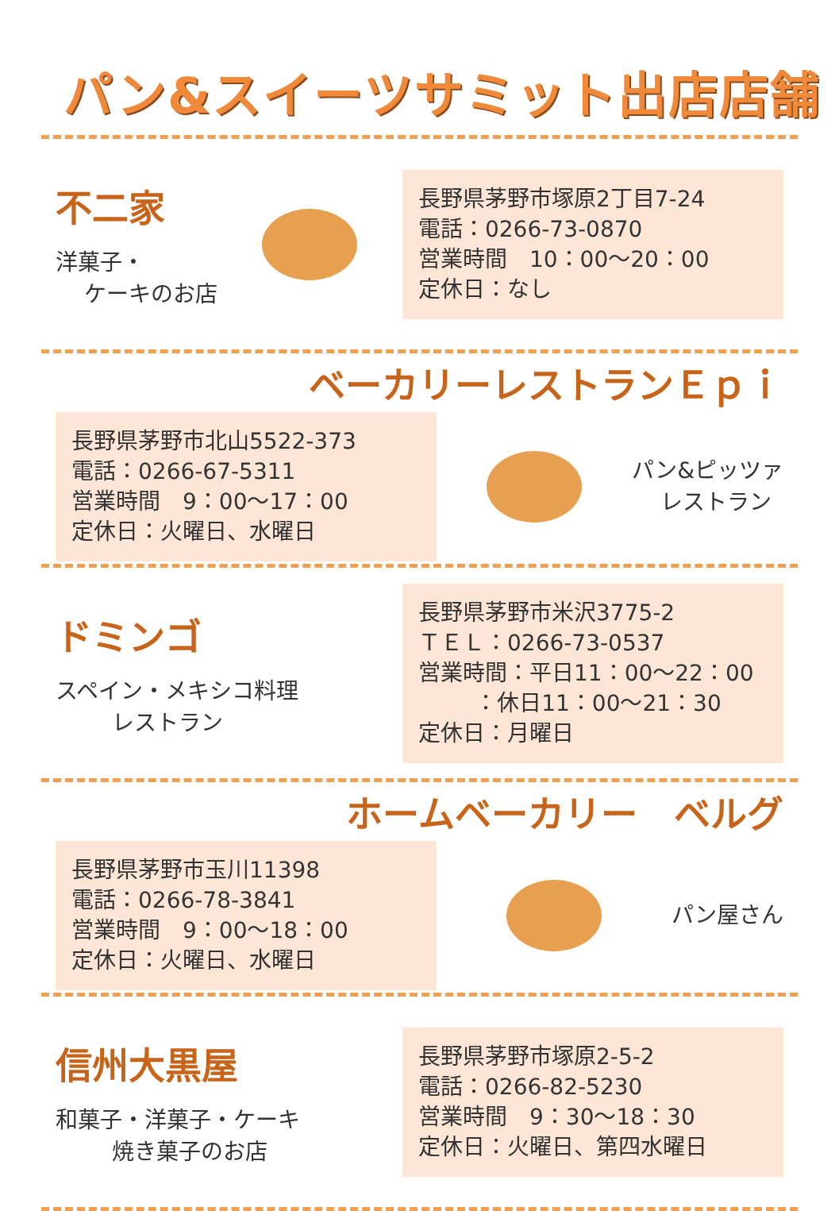パン&スイーツサミット出店店舗
不二家
洋菓子・
ケーキのお店
長野県茅野市塚原2丁目7-24
電話：0266-73-0870
営業時間　10：00～20：00
定休日：なし
ベーカリーレストランＥｐｉ
長野県茅野市北山5522-373
電話：0266-67-5311
営業時間　9：00～17：00
定休日：火曜日、水曜日
パン&ピッツァ
レストラン
ドミンゴ
スペイン・メキシコ料理
レストラン
長野県茅野市米沢3775-2
ＴＥＬ：0266-73-0537
営業時間：平日11：00～22：00
：休日11：00～21：30
定休日：月曜日
ホームベーカリー　ベルグ
長野県茅野市玉川11398
電話：0266-78-3841
営業時間　9：00～18：00
定休日：火曜日、水曜日
パン屋さん
信州大黒屋
和菓子・洋菓子・ケーキ
焼き菓子のお店
長野県茅野市塚原2-5-2
電話：0266-82-5230
営業時間　9：30～18：30
定休日：火曜日、第四水曜日